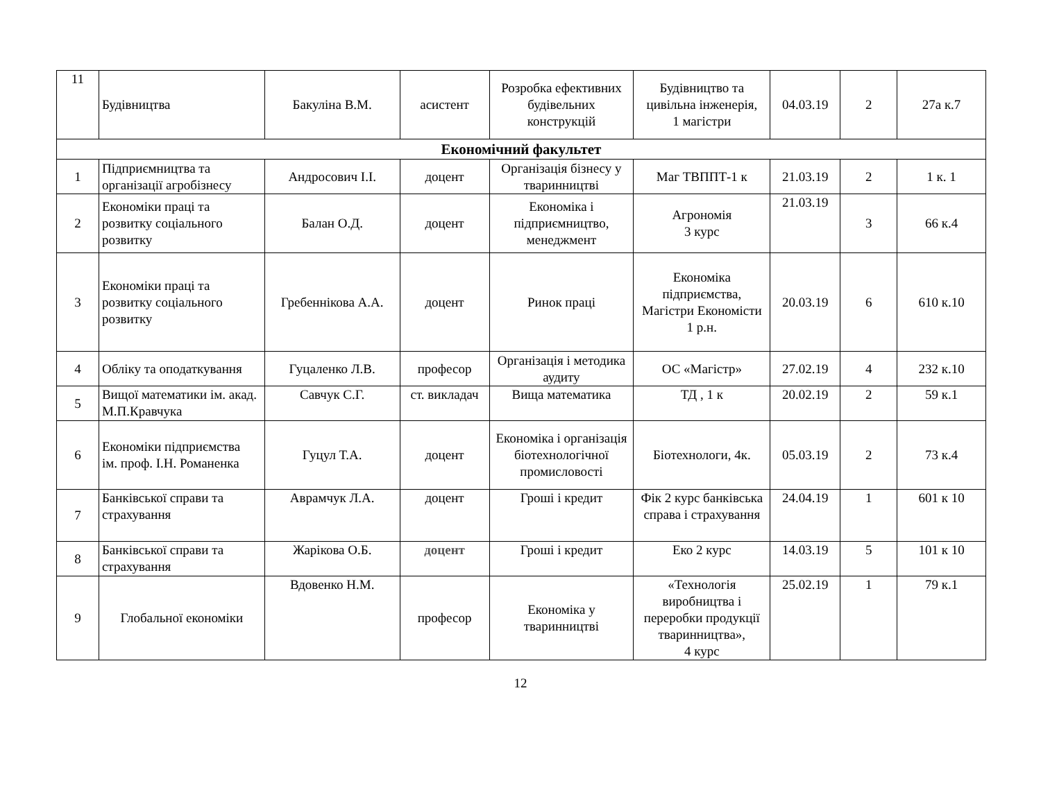| 11 | Будівництва | Бакуліна В.М. | асистент | Розробка ефективних будівельних конструкцій | Будівництво та цивільна інженерія, 1 магістри | 04.03.19 | 2 | 27а к.7 |
| Економічний факультет | | | | | | | | |
| 1 | Підприємництва та організації агробізнесу | Андросович І.І. | доцент | Організація бізнесу у тваринництві | Маг ТВППТ-1 к | 21.03.19 | 2 | 1 к. 1 |
| 2 | Економіки праці та розвитку соціального розвитку | Балан О.Д. | доцент | Економіка і підприємництво, менеджмент | Агрономія 3 курс | 21.03.19 | 3 | 66 к.4 |
| 3 | Економіки праці та розвитку соціального розвитку | Гребеннікова А.А. | доцент | Ринок праці | Економіка підприємства, Магістри Економісти 1 р.н. | 20.03.19 | 6 | 610 к.10 |
| 4 | Обліку та оподаткування | Гуцаленко Л.В. | професор | Організація і методика аудиту | ОС «Магістр» | 27.02.19 | 4 | 232 к.10 |
| 5 | Вищої математики ім. акад. М.П.Кравчука | Савчук С.Г. | ст. викладач | Вища математика | ТД , 1 к | 20.02.19 | 2 | 59 к.1 |
| 6 | Економіки підприємства ім. проф. І.Н. Романенка | Гуцул Т.А. | доцент | Економіка і організація біотехнологічної промисловості | Біотехнологи, 4к. | 05.03.19 | 2 | 73 к.4 |
| 7 | Банківської справи та страхування | Аврамчук Л.А. | доцент | Гроші і кредит | Фік 2 курс банківська справа і страхування | 24.04.19 | 1 | 601 к 10 |
| 8 | Банківської справи та страхування | Жарікова О.Б. | доцент | Гроші і кредит | Еко 2 курс | 14.03.19 | 5 | 101 к 10 |
| 9 | Глобальної економіки | Вдовенко Н.М. | професор | Економіка у тваринництві | «Технологія виробництва і переробки продукції тваринництва», 4 курс | 25.02.19 | 1 | 79 к.1 |
12